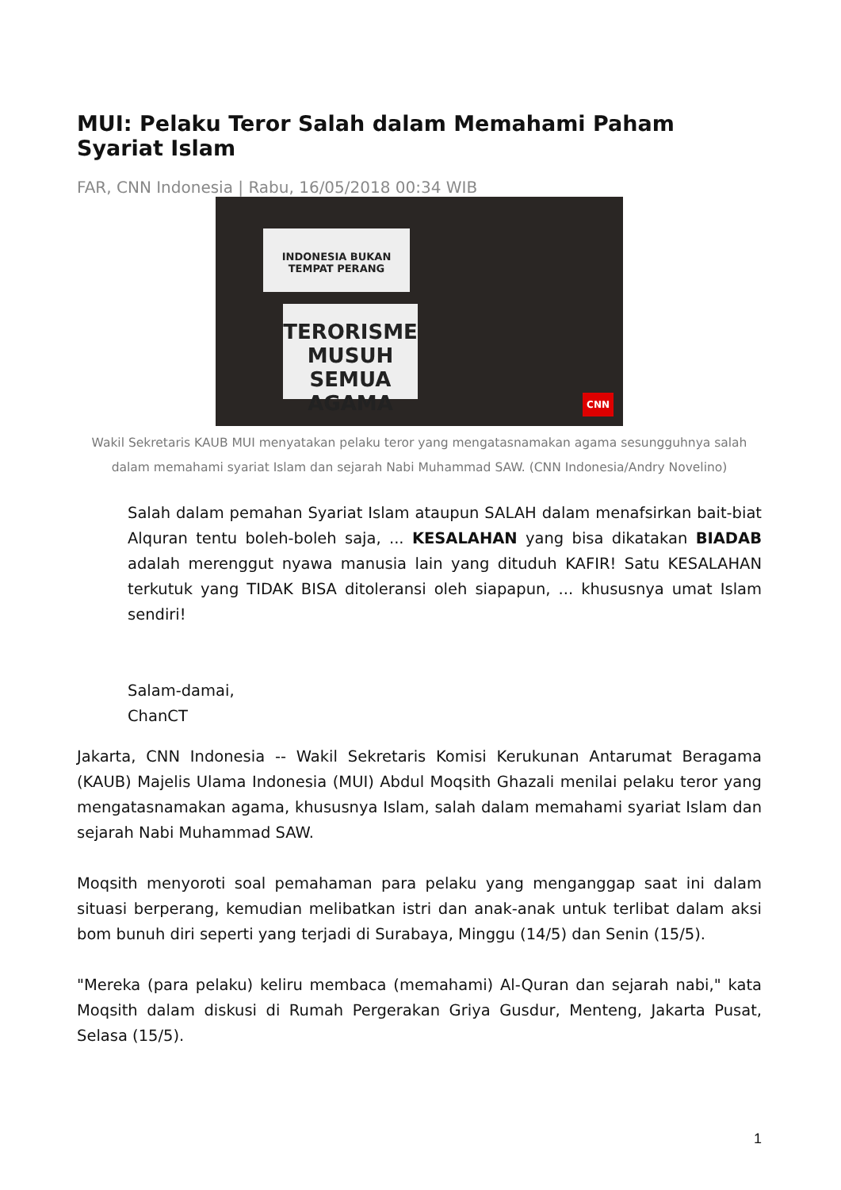MUI: Pelaku Teror Salah dalam Memahami Paham Syariat Islam
FAR, CNN Indonesia | Rabu, 16/05/2018 00:34 WIB
INDONESIA BUKAN
TEMPAT PERANG
TERORISME MUSUH
SEMUA AGAMA
CNN
Wakil Sekretaris KAUB MUI menyatakan pelaku teror yang mengatasnamakan agama sesungguhnya salah dalam memahami syariat Islam dan sejarah Nabi Muhammad SAW. (CNN Indonesia/Andry Novelino)
Salah dalam pemahan Syariat Islam ataupun SALAH dalam menafsirkan bait-biat Alquran tentu boleh-boleh saja, ... KESALAHAN yang bisa dikatakan BIADAB adalah merenggut nyawa manusia lain yang dituduh KAFIR! Satu KESALAHAN terkutuk yang TIDAK BISA ditoleransi oleh siapapun, ... khususnya umat Islam sendiri!
Salam-damai,
ChanCT
Jakarta, CNN Indonesia -- Wakil Sekretaris Komisi Kerukunan Antarumat Beragama (KAUB) Majelis Ulama Indonesia (MUI) Abdul Moqsith Ghazali menilai pelaku teror yang mengatasnamakan agama, khususnya Islam, salah dalam memahami syariat Islam dan sejarah Nabi Muhammad SAW.
Moqsith menyoroti soal pemahaman para pelaku yang menganggap saat ini dalam situasi berperang, kemudian melibatkan istri dan anak-anak untuk terlibat dalam aksi bom bunuh diri seperti yang terjadi di Surabaya, Minggu (14/5) dan Senin (15/5).
"Mereka (para pelaku) keliru membaca (memahami) Al-Quran dan sejarah nabi," kata Moqsith dalam diskusi di Rumah Pergerakan Griya Gusdur, Menteng, Jakarta Pusat, Selasa (15/5).
1